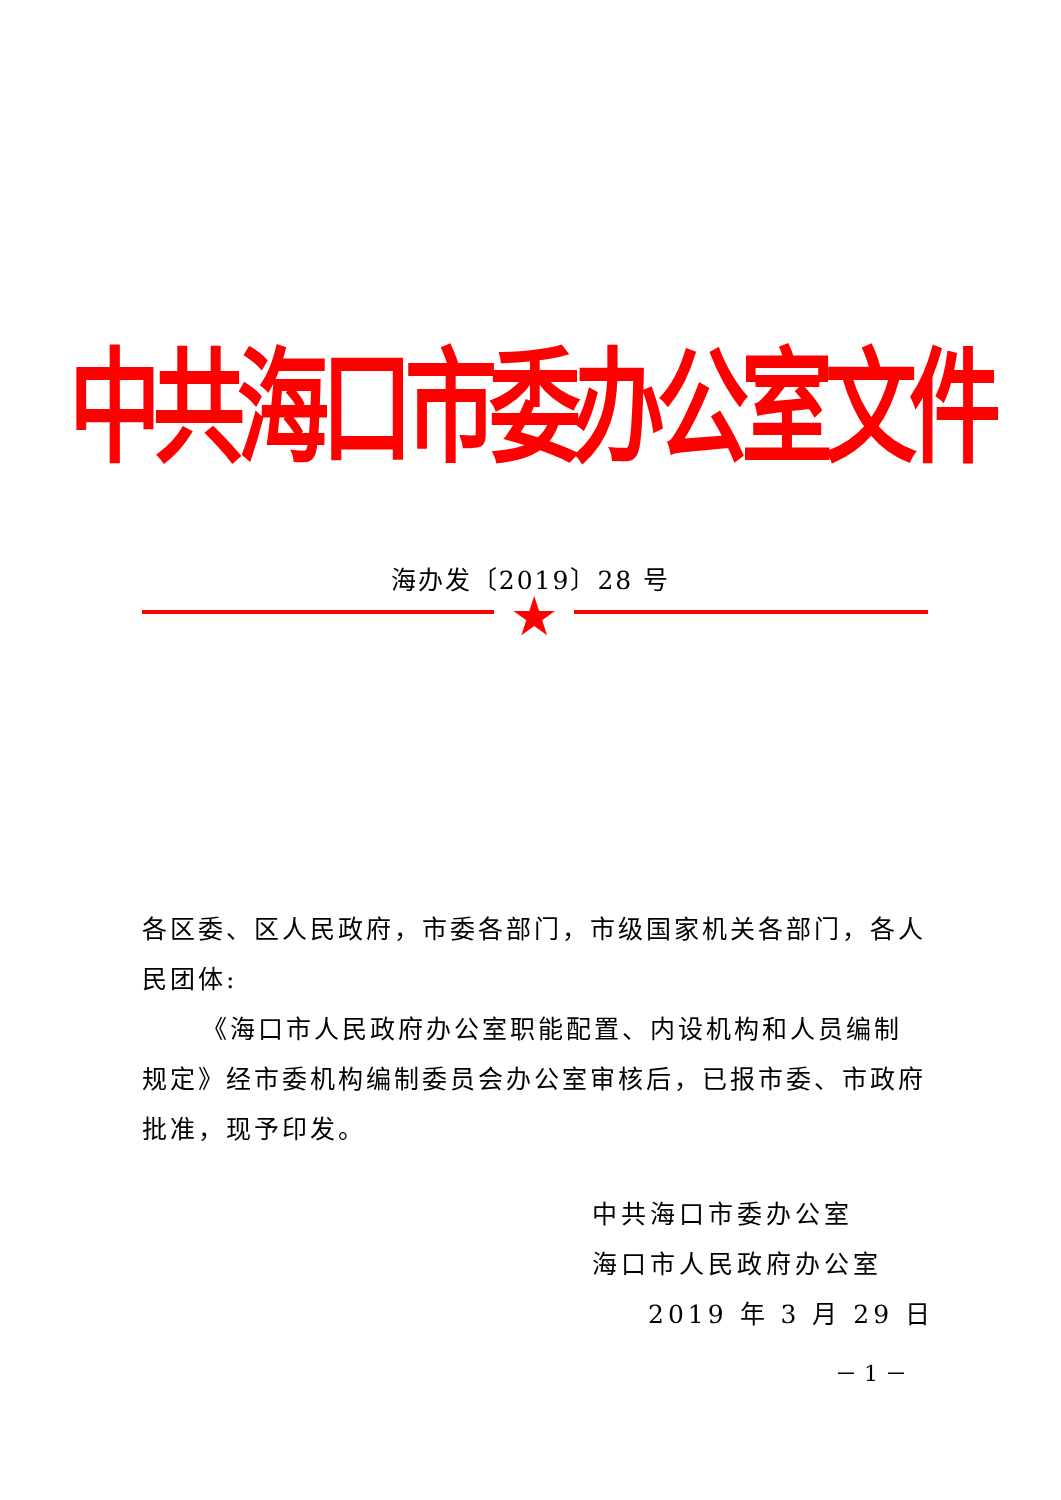中共海口市委办公室文件
海办发〔2019〕28 号
★
各区委、区人民政府，市委各部门，市级国家机关各部门，各人民团体:
《海口市人民政府办公室职能配置、内设机构和人员编制规定》经市委机构编制委员会办公室审核后，已报市委、市政府批准，现予印发。
中共海口市委办公室
海口市人民政府办公室
2019 年 3 月 29 日
－ 1 －